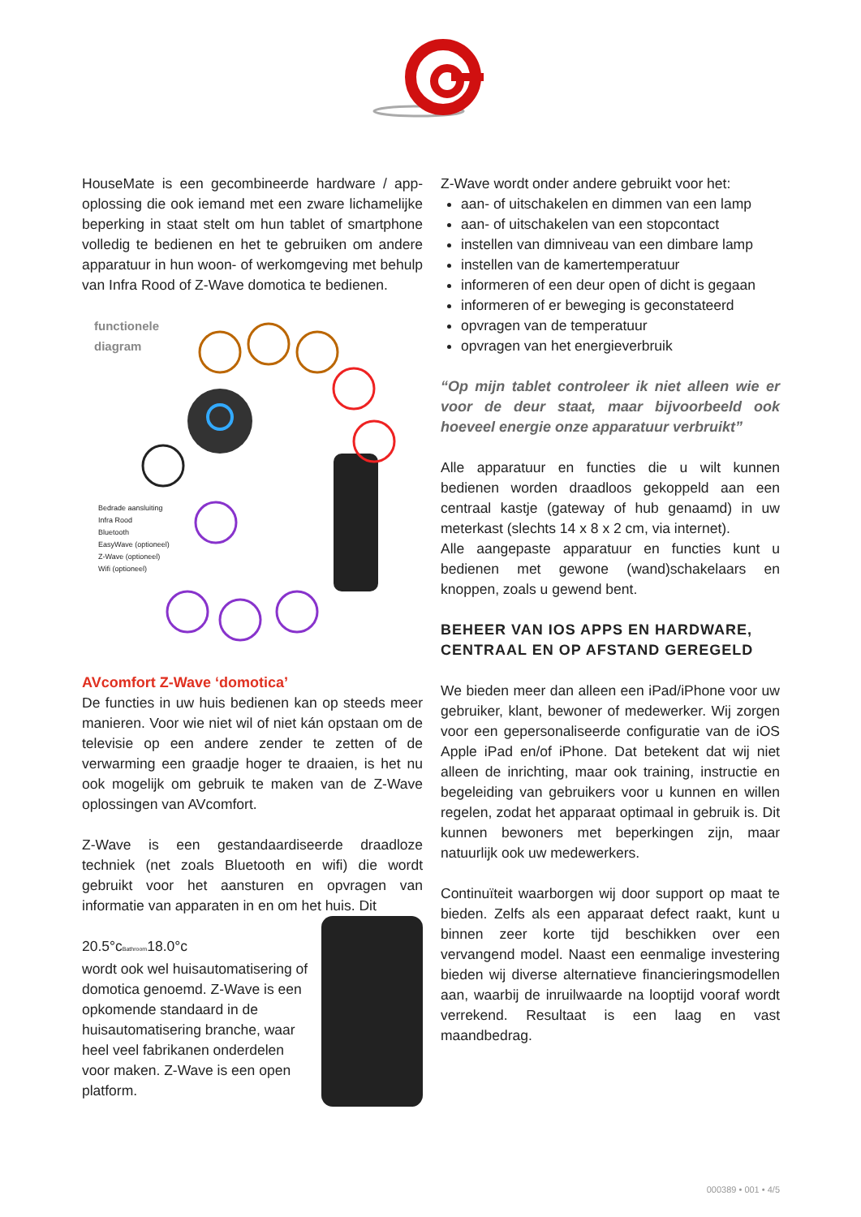HouseMate is een gecombineerde hardware / app-oplossing die ook iemand met een zware lichamelijke beperking in staat stelt om hun tablet of smartphone volledig te bedienen en het te gebruiken om andere apparatuur in hun woon- of werkomgeving met behulp van Infra Rood of Z-Wave domotica te bedienen.
functionele
diagram
Bedrade aansluiting
Infra Rood
Bluetooth
EasyWave (optioneel)
Z-Wave (optioneel)
Wifi (optioneel)
AVcomfort Z-Wave ‘domotica’
De functies in uw huis bedienen kan op steeds meer manieren. Voor wie niet wil of niet kán opstaan om de televisie op een andere zender te zetten of de verwarming een graadje hoger te draaien, is het nu ook mogelijk om gebruik te maken van de Z-Wave oplossingen van AVcomfort.
Z-Wave is een gestandaardiseerde draadloze techniek (net zoals Bluetooth en wifi) die wordt gebruikt voor het aansturen en opvragen van informatie van apparaten in en om het huis. Dit
20.5°c
Bathroom
18.0°c
wordt ook wel huisautomatisering of domotica genoemd. Z-Wave is een opkomende standaard in de huisautomatisering branche, waar heel veel fabrikanen onderdelen voor maken. Z-Wave is een open platform.
Z-Wave wordt onder andere gebruikt voor het:
aan- of uitschakelen en dimmen van een lamp
aan- of uitschakelen van een stopcontact
instellen van dimniveau van een dimbare lamp
instellen van de kamertemperatuur
informeren of een deur open of dicht is gegaan
informeren of er beweging is geconstateerd
opvragen van de temperatuur
opvragen van het energieverbruik
“Op mijn tablet controleer ik niet alleen wie er voor de deur staat, maar bijvoorbeeld ook hoeveel energie onze apparatuur verbruikt”
Alle apparatuur en functies die u wilt kunnen bedienen worden draadloos gekoppeld aan een centraal kastje (gateway of hub genaamd) in uw meterkast (slechts 14 x 8 x 2 cm, via internet).
Alle aangepaste apparatuur en functies kunt u bedienen met gewone (wand)schakelaars en knoppen, zoals u gewend bent.
BEHEER VAN IOS APPS EN HARDWARE, CENTRAAL EN OP AFSTAND GEREGELD
We bieden meer dan alleen een iPad/iPhone voor uw gebruiker, klant, bewoner of medewerker. Wij zorgen voor een gepersonaliseerde configuratie van de iOS Apple iPad en/of iPhone. Dat betekent dat wij niet alleen de inrichting, maar ook training, instructie en begeleiding van gebruikers voor u kunnen en willen regelen, zodat het apparaat optimaal in gebruik is. Dit kunnen bewoners met beperkingen zijn, maar natuurlijk ook uw medewerkers.
Continuïteit waarborgen wij door support op maat te bieden. Zelfs als een apparaat defect raakt, kunt u binnen zeer korte tijd beschikken over een vervangend model. Naast een eenmalige investering bieden wij diverse alternatieve financieringsmodellen aan, waarbij de inruilwaarde na looptijd vooraf wordt verrekend. Resultaat is een laag en vast maandbedrag.
000389 • 001 • 4/5